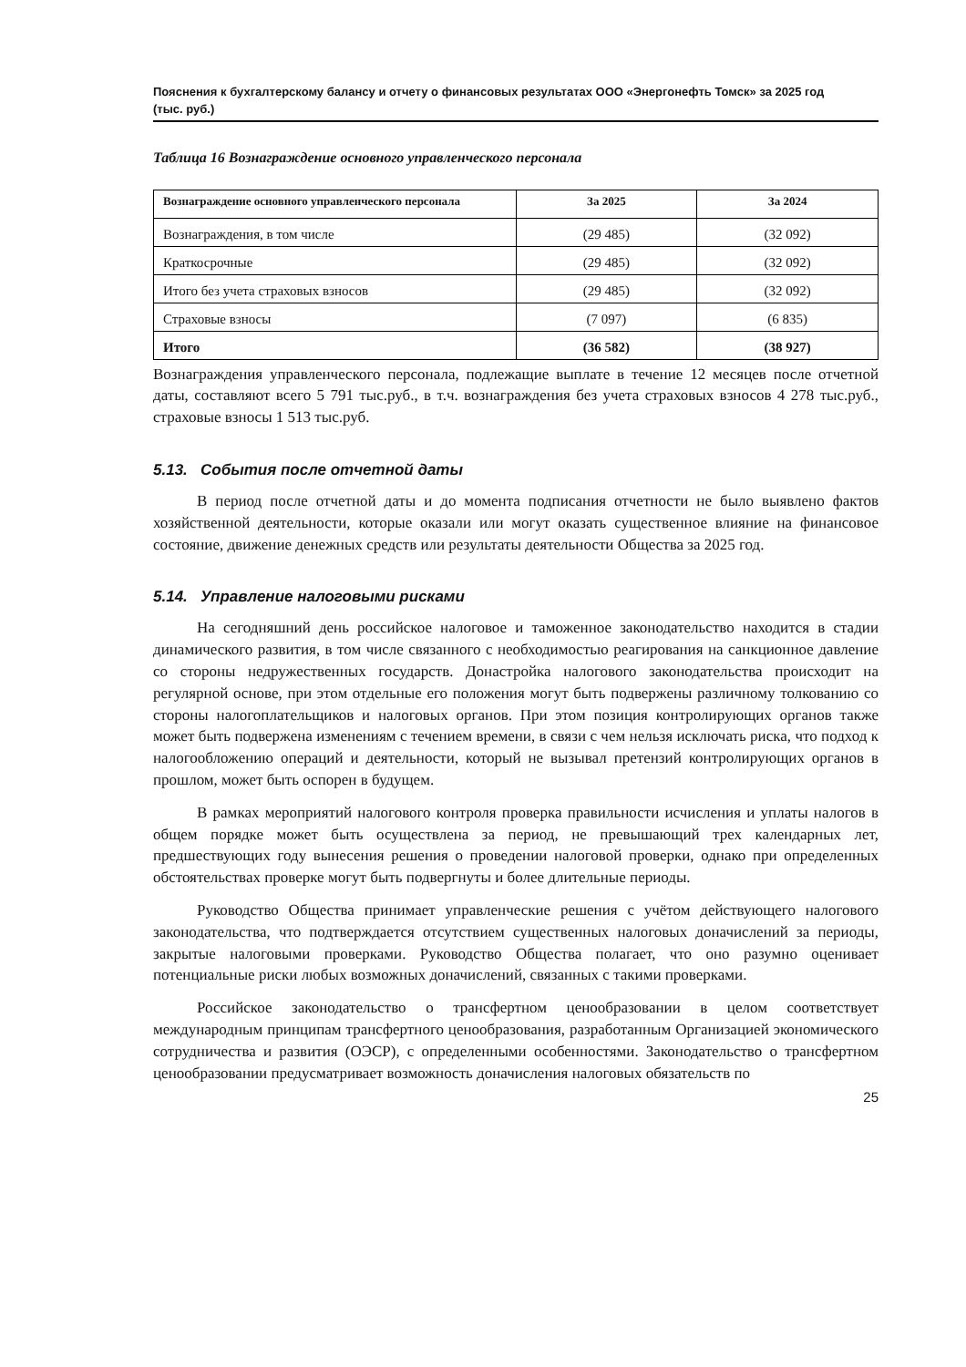Пояснения к бухгалтерскому балансу и отчету о финансовых результатах ООО «Энергонефть Томск» за 2025 год
(тыс. руб.)
Таблица 16 Вознаграждение основного управленческого персонала
| Вознаграждение основного управленческого персонала | За 2025 | За 2024 |
| --- | --- | --- |
| Вознаграждения, в том числе | (29 485) | (32 092) |
| Краткосрочные | (29 485) | (32 092) |
| Итого без учета страховых взносов | (29 485) | (32 092) |
| Страховые взносы | (7 097) | (6 835) |
| Итого | (36 582) | (38 927) |
Вознаграждения управленческого персонала, подлежащие выплате в течение 12 месяцев после отчетной даты, составляют всего 5 791 тыс.руб., в т.ч. вознаграждения без учета страховых взносов 4 278 тыс.руб., страховые взносы 1 513 тыс.руб.
5.13. События после отчетной даты
В период после отчетной даты и до момента подписания отчетности не было выявлено фактов хозяйственной деятельности, которые оказали или могут оказать существенное влияние на финансовое состояние, движение денежных средств или результаты деятельности Общества за 2025 год.
5.14. Управление налоговыми рисками
На сегодняшний день российское налоговое и таможенное законодательство находится в стадии динамического развития, в том числе связанного с необходимостью реагирования на санкционное давление со стороны недружественных государств. Донастройка налогового законодательства происходит на регулярной основе, при этом отдельные его положения могут быть подвержены различному толкованию со стороны налогоплательщиков и налоговых органов. При этом позиция контролирующих органов также может быть подвержена изменениям с течением времени, в связи с чем нельзя исключать риска, что подход к налогообложению операций и деятельности, который не вызывал претензий контролирующих органов в прошлом, может быть оспорен в будущем.
В рамках мероприятий налогового контроля проверка правильности исчисления и уплаты налогов в общем порядке может быть осуществлена за период, не превышающий трех календарных лет, предшествующих году вынесения решения о проведении налоговой проверки, однако при определенных обстоятельствах проверке могут быть подвергнуты и более длительные периоды.
Руководство Общества принимает управленческие решения с учётом действующего налогового законодательства, что подтверждается отсутствием существенных налоговых доначислений за периоды, закрытые налоговыми проверками. Руководство Общества полагает, что оно разумно оценивает потенциальные риски любых возможных доначислений, связанных с такими проверками.
Российское законодательство о трансфертном ценообразовании в целом соответствует международным принципам трансфертного ценообразования, разработанным Организацией экономического сотрудничества и развития (ОЭСР), с определенными особенностями. Законодательство о трансфертном ценообразовании предусматривает возможность доначисления налоговых обязательств по
25